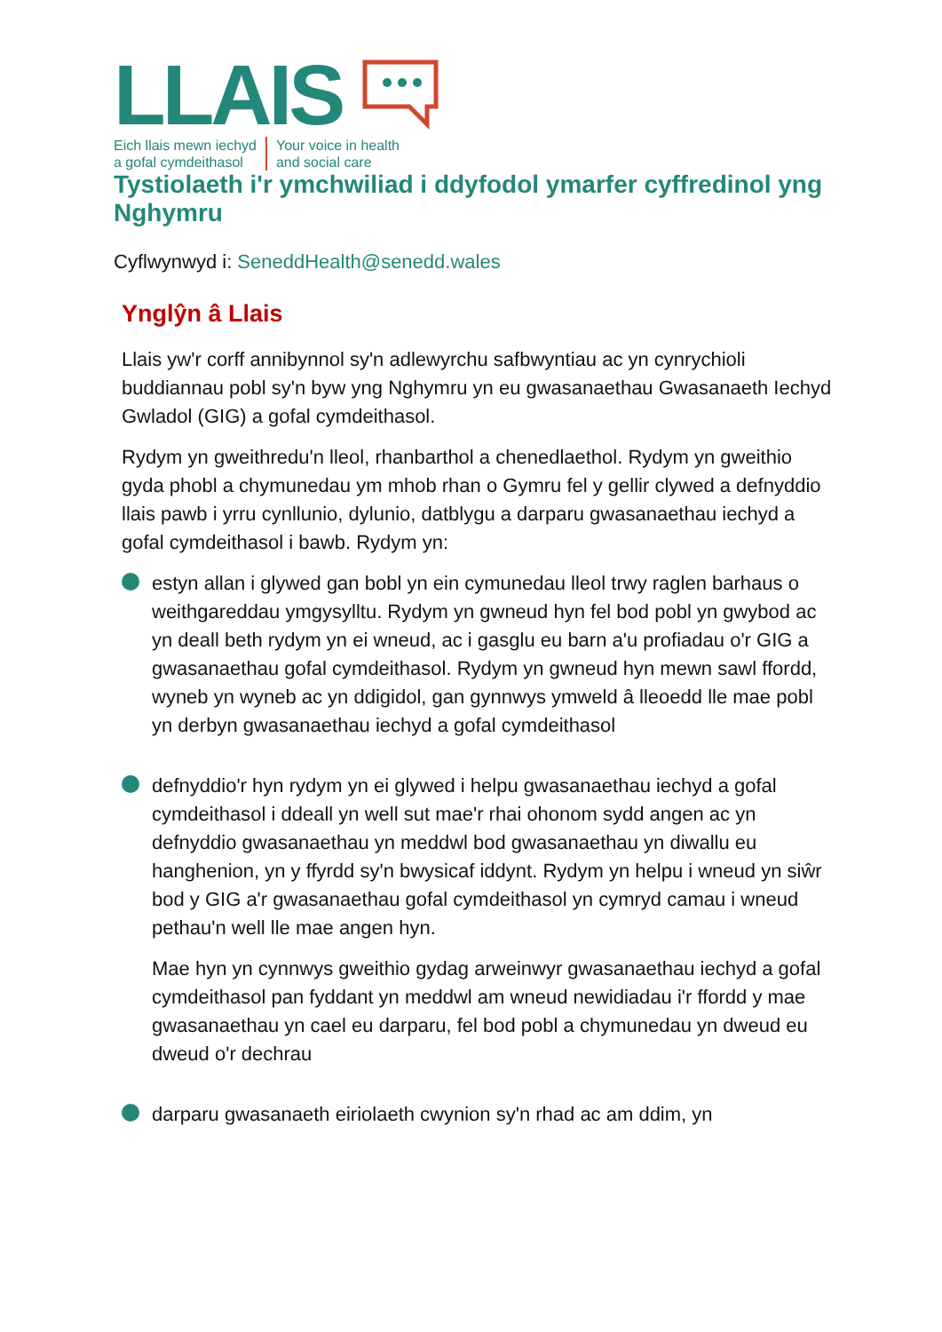LLAIS
Eich llais mewn iechyd
a gofal cymdeithasol
Your voice in health
and social care
Tystiolaeth i'r ymchwiliad i ddyfodol ymarfer cyffredinol yng Nghymru
Cyflwynwyd i: SeneddHealth@senedd.wales
Ynglŷn â Llais
Llais yw'r corff annibynnol sy'n adlewyrchu safbwyntiau ac yn cynrychioli buddiannau pobl sy'n byw yng Nghymru yn eu gwasanaethau Gwasanaeth Iechyd Gwladol (GIG) a gofal cymdeithasol.
Rydym yn gweithredu'n lleol, rhanbarthol a chenedlaethol. Rydym yn gweithio gyda phobl a chymunedau ym mhob rhan o Gymru fel y gellir clywed a defnyddio llais pawb i yrru cynllunio, dylunio, datblygu a darparu gwasanaethau iechyd a gofal cymdeithasol i bawb. Rydym yn:
estyn allan i glywed gan bobl yn ein cymunedau lleol trwy raglen barhaus o weithgareddau ymgysylltu. Rydym yn gwneud hyn fel bod pobl yn gwybod ac yn deall beth rydym yn ei wneud, ac i gasglu eu barn a'u profiadau o'r GIG a gwasanaethau gofal cymdeithasol. Rydym yn gwneud hyn mewn sawl ffordd, wyneb yn wyneb ac yn ddigidol, gan gynnwys ymweld â lleoedd lle mae pobl yn derbyn gwasanaethau iechyd a gofal cymdeithasol
defnyddio'r hyn rydym yn ei glywed i helpu gwasanaethau iechyd a gofal cymdeithasol i ddeall yn well sut mae'r rhai ohonom sydd angen ac yn defnyddio gwasanaethau yn meddwl bod gwasanaethau yn diwallu eu hanghenion, yn y ffyrdd sy'n bwysicaf iddynt. Rydym yn helpu i wneud yn siŵr bod y GIG a'r gwasanaethau gofal cymdeithasol yn cymryd camau i wneud pethau'n well lle mae angen hyn.
Mae hyn yn cynnwys gweithio gydag arweinwyr gwasanaethau iechyd a gofal cymdeithasol pan fyddant yn meddwl am wneud newidiadau i'r ffordd y mae gwasanaethau yn cael eu darparu, fel bod pobl a chymunedau yn dweud eu dweud o'r dechrau
darparu gwasanaeth eiriolaeth cwynion sy'n rhad ac am ddim, yn